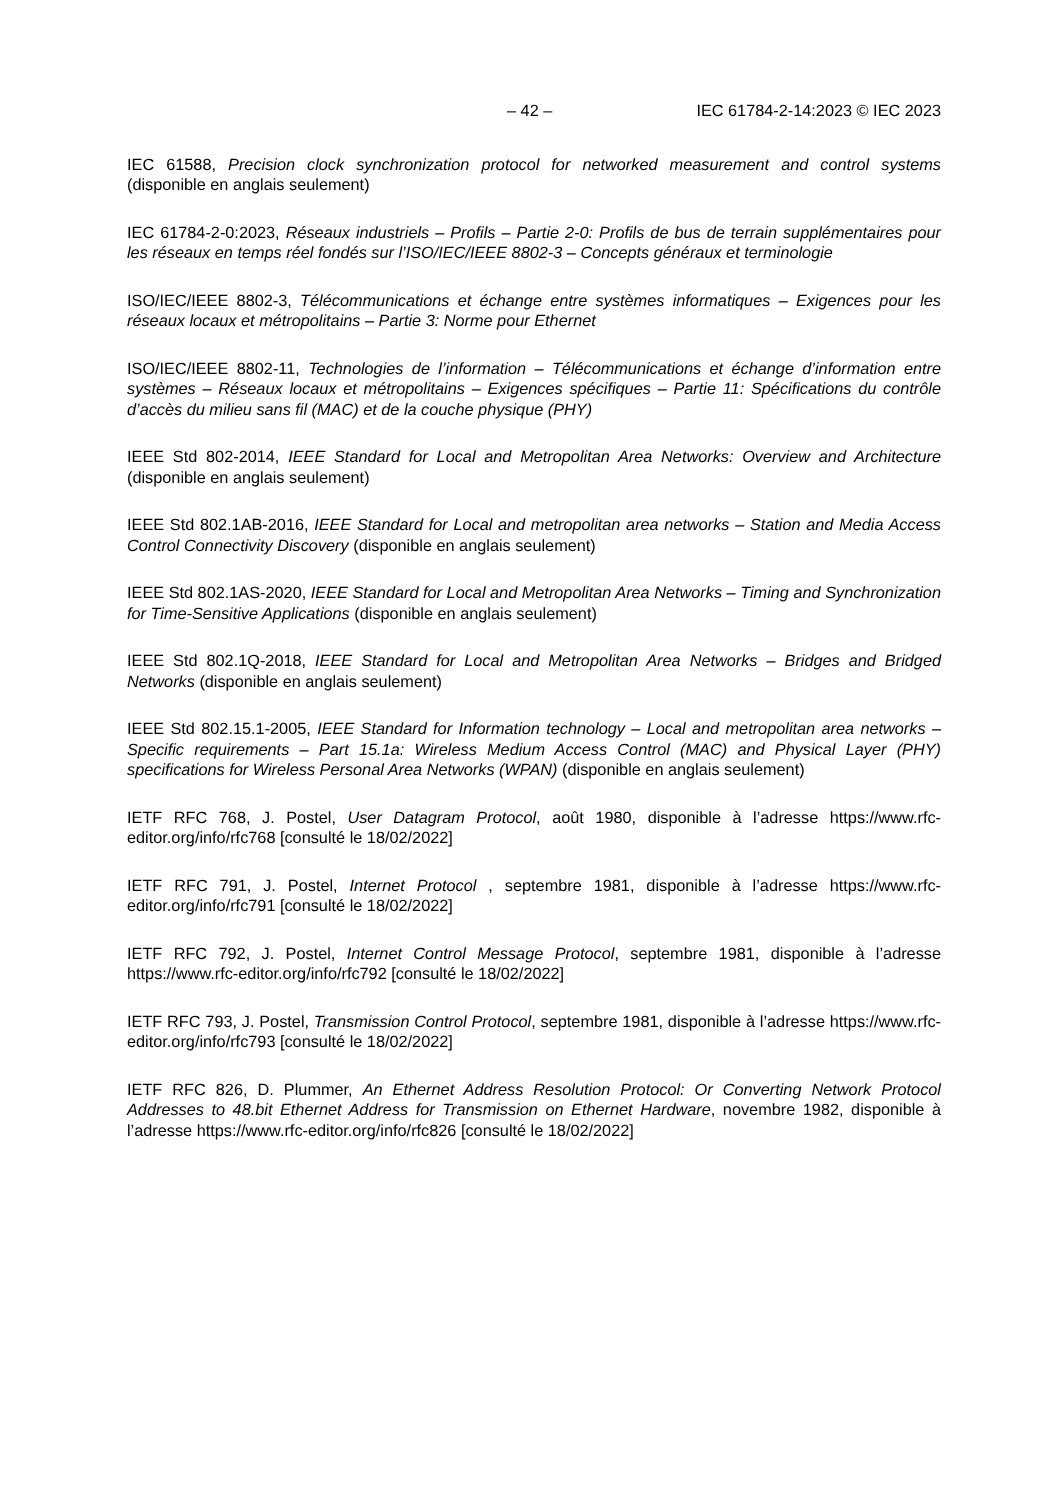– 42 – IEC 61784-2-14:2023 © IEC 2023
IEC 61588, Precision clock synchronization protocol for networked measurement and control systems (disponible en anglais seulement)
IEC 61784-2-0:2023, Réseaux industriels – Profils – Partie 2-0: Profils de bus de terrain supplémentaires pour les réseaux en temps réel fondés sur l’ISO/IEC/IEEE 8802-3 – Concepts généraux et terminologie
ISO/IEC/IEEE 8802-3, Télécommunications et échange entre systèmes informatiques – Exigences pour les réseaux locaux et métropolitains – Partie 3: Norme pour Ethernet
ISO/IEC/IEEE 8802-11, Technologies de l’information – Télécommunications et échange d’information entre systèmes – Réseaux locaux et métropolitains – Exigences spécifiques – Partie 11: Spécifications du contrôle d’accès du milieu sans fil (MAC) et de la couche physique (PHY)
IEEE Std 802-2014, IEEE Standard for Local and Metropolitan Area Networks: Overview and Architecture (disponible en anglais seulement)
IEEE Std 802.1AB-2016, IEEE Standard for Local and metropolitan area networks – Station and Media Access Control Connectivity Discovery (disponible en anglais seulement)
IEEE Std 802.1AS-2020, IEEE Standard for Local and Metropolitan Area Networks – Timing and Synchronization for Time-Sensitive Applications (disponible en anglais seulement)
IEEE Std 802.1Q-2018, IEEE Standard for Local and Metropolitan Area Networks – Bridges and Bridged Networks (disponible en anglais seulement)
IEEE Std 802.15.1-2005, IEEE Standard for Information technology – Local and metropolitan area networks – Specific requirements – Part 15.1a: Wireless Medium Access Control (MAC) and Physical Layer (PHY) specifications for Wireless Personal Area Networks (WPAN) (disponible en anglais seulement)
IETF RFC 768, J. Postel, User Datagram Protocol, août 1980, disponible à l’adresse https://www.rfc-editor.org/info/rfc768 [consulté le 18/02/2022]
IETF RFC 791, J. Postel, Internet Protocol , septembre 1981, disponible à l’adresse https://www.rfc-editor.org/info/rfc791 [consulté le 18/02/2022]
IETF RFC 792, J. Postel, Internet Control Message Protocol, septembre 1981, disponible à l’adresse https://www.rfc-editor.org/info/rfc792 [consulté le 18/02/2022]
IETF RFC 793, J. Postel, Transmission Control Protocol, septembre 1981, disponible à l’adresse https://www.rfc-editor.org/info/rfc793 [consulté le 18/02/2022]
IETF RFC 826, D. Plummer, An Ethernet Address Resolution Protocol: Or Converting Network Protocol Addresses to 48.bit Ethernet Address for Transmission on Ethernet Hardware, novembre 1982, disponible à l’adresse https://www.rfc-editor.org/info/rfc826 [consulté le 18/02/2022]